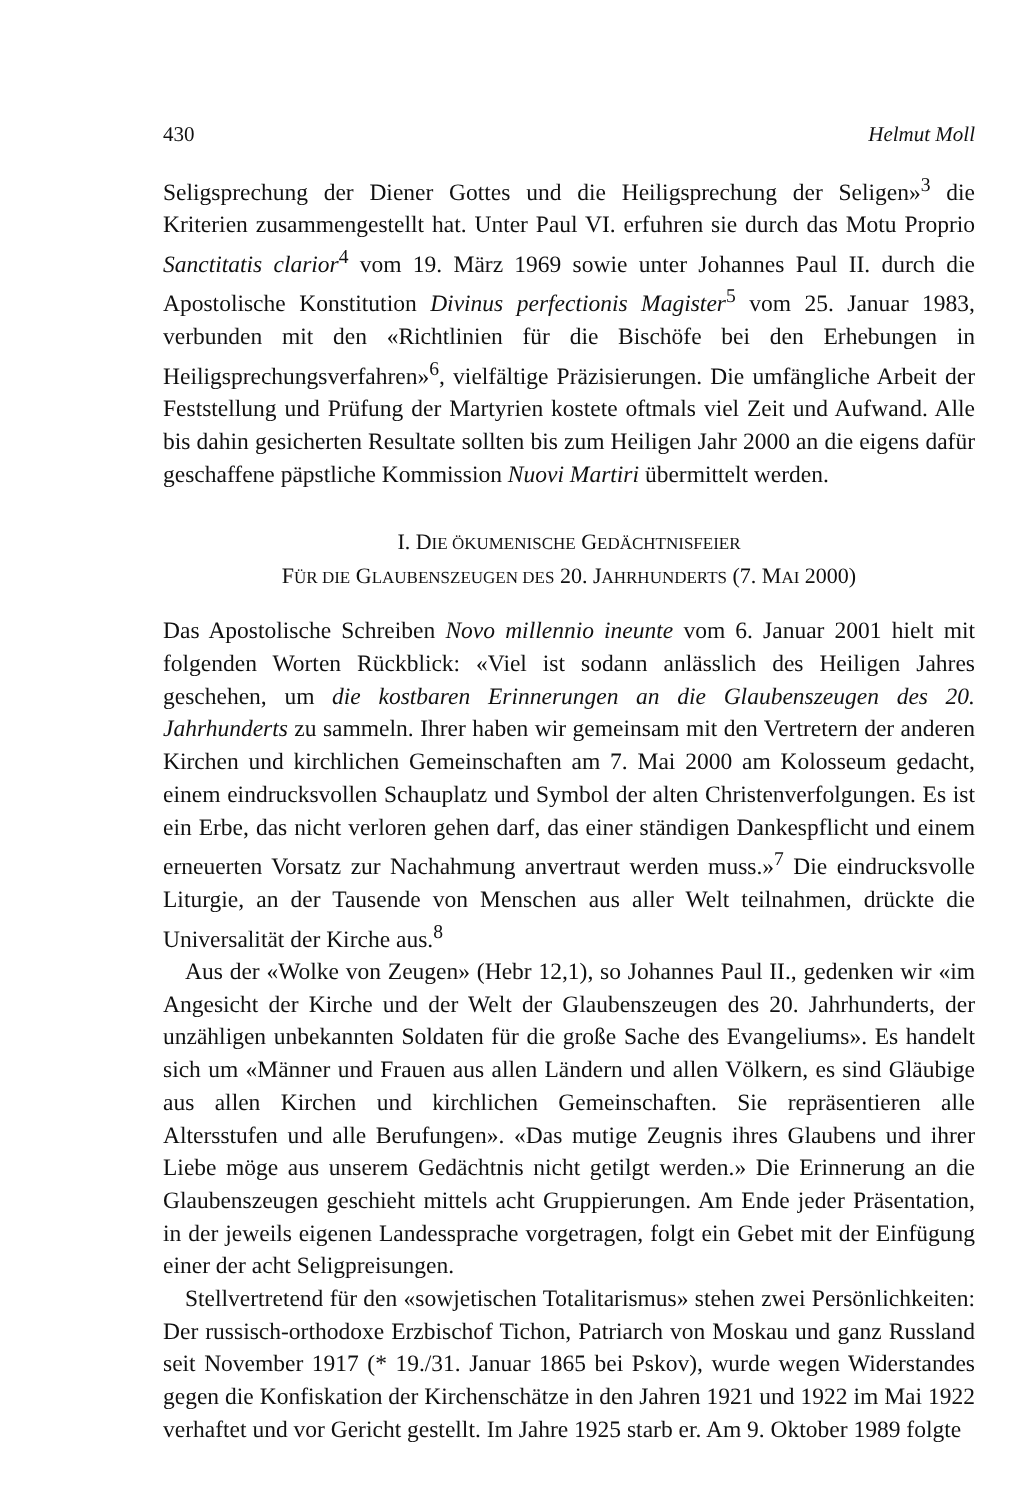430 Helmut Moll
Seligsprechung der Diener Gottes und die Heiligsprechung der Seligen»<sup>3</sup> die Kriterien zusammengestellt hat. Unter Paul VI. erfuhren sie durch das Motu Proprio Sanctitatis clarior<sup>4</sup> vom 19. März 1969 sowie unter Johannes Paul II. durch die Apostolische Konstitution Divinus perfectionis Magister<sup>5</sup> vom 25. Januar 1983, verbunden mit den «Richtlinien für die Bischöfe bei den Erhebungen in Heiligsprechungsverfahren»<sup>6</sup>, vielfältige Präzisierungen. Die umfängliche Arbeit der Feststellung und Prüfung der Martyrien kostete oftmals viel Zeit und Aufwand. Alle bis dahin gesicherten Resultate sollten bis zum Heiligen Jahr 2000 an die eigens dafür geschaffene päpstliche Kommission Nuovi Martiri übermittelt werden.
I. DIE ÖKUMENISCHE GEDÄCHTNISFEIER
FÜR DIE GLAUBENSZEUGEN DES 20. JAHRHUNDERTS (7. MAI 2000)
Das Apostolische Schreiben Novo millennio ineunte vom 6. Januar 2001 hielt mit folgenden Worten Rückblick: «Viel ist sodann anlässlich des Heiligen Jahres geschehen, um die kostbaren Erinnerungen an die Glaubenszeugen des 20. Jahrhunderts zu sammeln. Ihrer haben wir gemeinsam mit den Vertretern der anderen Kirchen und kirchlichen Gemeinschaften am 7. Mai 2000 am Kolosseum gedacht, einem eindrucksvollen Schauplatz und Symbol der alten Christenverfolgungen. Es ist ein Erbe, das nicht verloren gehen darf, das einer ständigen Dankespflicht und einem erneuerten Vorsatz zur Nachahmung anvertraut werden muss.»<sup>7</sup> Die eindrucksvolle Liturgie, an der Tausende von Menschen aus aller Welt teilnahmen, drückte die Universalität der Kirche aus.<sup>8</sup>
Aus der «Wolke von Zeugen» (Hebr 12,1), so Johannes Paul II., gedenken wir «im Angesicht der Kirche und der Welt der Glaubenszeugen des 20. Jahrhunderts, der unzähligen unbekannten Soldaten für die große Sache des Evangeliums». Es handelt sich um «Männer und Frauen aus allen Ländern und allen Völkern, es sind Gläubige aus allen Kirchen und kirchlichen Gemeinschaften. Sie repräsentieren alle Altersstufen und alle Berufungen». «Das mutige Zeugnis ihres Glaubens und ihrer Liebe möge aus unserem Gedächtnis nicht getilgt werden.» Die Erinnerung an die Glaubenszeugen geschieht mittels acht Gruppierungen. Am Ende jeder Präsentation, in der jeweils eigenen Landessprache vorgetragen, folgt ein Gebet mit der Einfügung einer der acht Seligpreisungen.
Stellvertretend für den «sowjetischen Totalitarismus» stehen zwei Persönlichkeiten: Der russisch-orthodoxe Erzbischof Tichon, Patriarch von Moskau und ganz Russland seit November 1917 (* 19./31. Januar 1865 bei Pskov), wurde wegen Widerstandes gegen die Konfiskation der Kirchenschätze in den Jahren 1921 und 1922 im Mai 1922 verhaftet und vor Gericht gestellt. Im Jahre 1925 starb er. Am 9. Oktober 1989 folgte